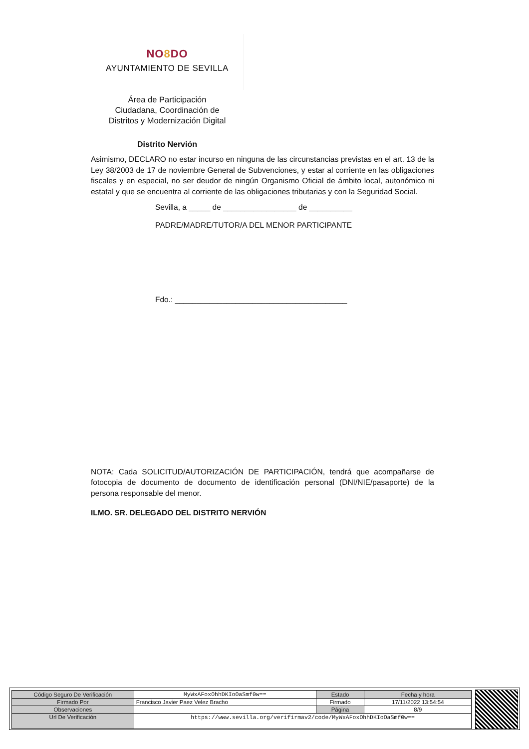NO8 DO
AYUNTAMIENTO DE SEVILLA
Área de Participación
Ciudadana, Coordinación de
Distritos y Modernización Digital
Distrito Nervión
Asimismo, DECLARO no estar incurso en ninguna de las circunstancias previstas en el art. 13 de la Ley 38/2003 de 17 de noviembre General de Subvenciones, y estar al corriente en las obligaciones fiscales y en especial, no ser deudor de ningún Organismo Oficial de ámbito local, autonómico ni estatal y que se encuentra al corriente de las obligaciones tributarias y con la Seguridad Social.
Sevilla, a _____ de _________________ de __________
PADRE/MADRE/TUTOR/A DEL MENOR PARTICIPANTE
Fdo.: ________________________________________
NOTA: Cada SOLICITUD/AUTORIZACIÓN DE PARTICIPACIÓN, tendrá que acompañarse de fotocopia de documento de documento de identificación personal (DNI/NIE/pasaporte) de la persona responsable del menor.
ILMO. SR. DELEGADO DEL DISTRITO NERVIÓN
| Código Seguro De Verificación | MyWxAFoxOhhDKIoOaSmf0w== | Estado | Fecha y hora |
| Firmado Por | Francisco Javier Paez Velez Bracho | Firmado | 17/11/2022 13:54:54 |
| Observaciones | | Página | 8/9 |
| Url De Verificación | https://www.sevilla.org/verifirmav2/code/MyWxAFoxOhhDKIoOaSmf0w== | | |